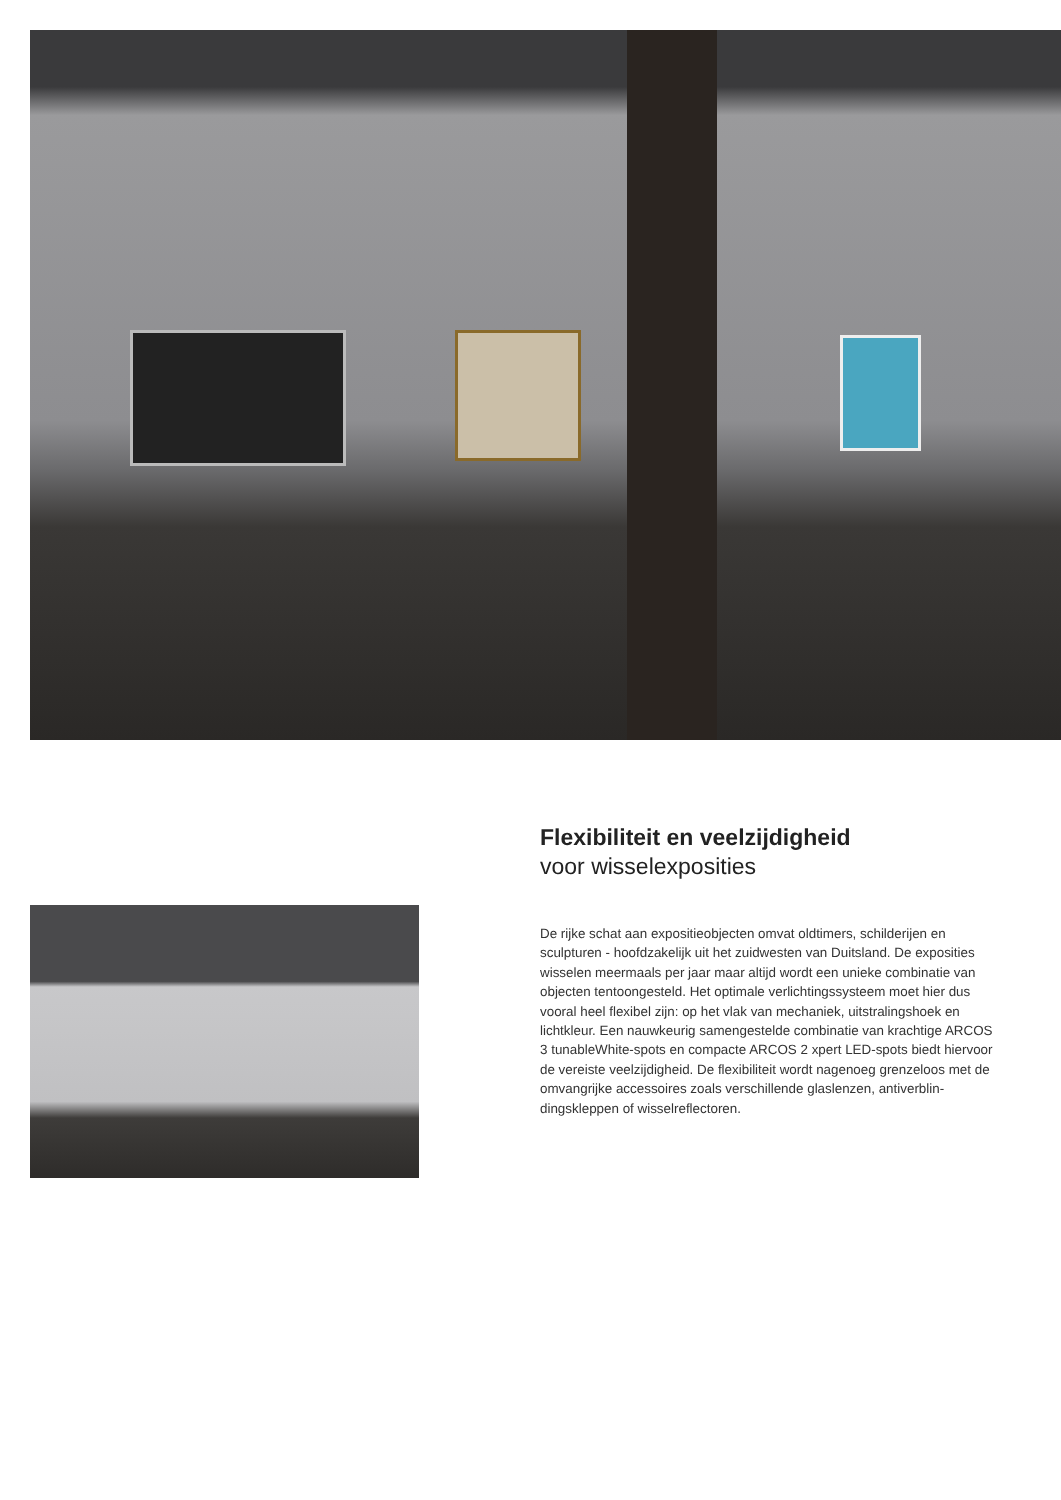Flexibiliteit en veelzijdigheid
voor wisselexposities
De rijke schat aan expositieobjecten omvat oldtimers, schilderijen en sculpturen - hoofdzakelijk uit het zuidwesten van Duitsland. De exposities wisselen meermaals per jaar maar altijd wordt een unie­ke combinatie van objecten tentoongesteld. Het optimale verlich­tingssysteem moet hier dus vooral heel flexibel zijn: op het vlak van mechaniek, uitstralingshoek en lichtkleur. Een nauwkeurig samen­gestelde combinatie van krachtige ARCOS 3 tunableWhite-spots en compacte ARCOS 2 xpert LED-spots biedt hiervoor de vereiste veelzijdigheid. De flexibiliteit wordt nagenoeg grenzeloos met de omvangrijke accessoires zoals verschillende glaslenzen, antiverblin­dingskleppen of wisselreflectoren.